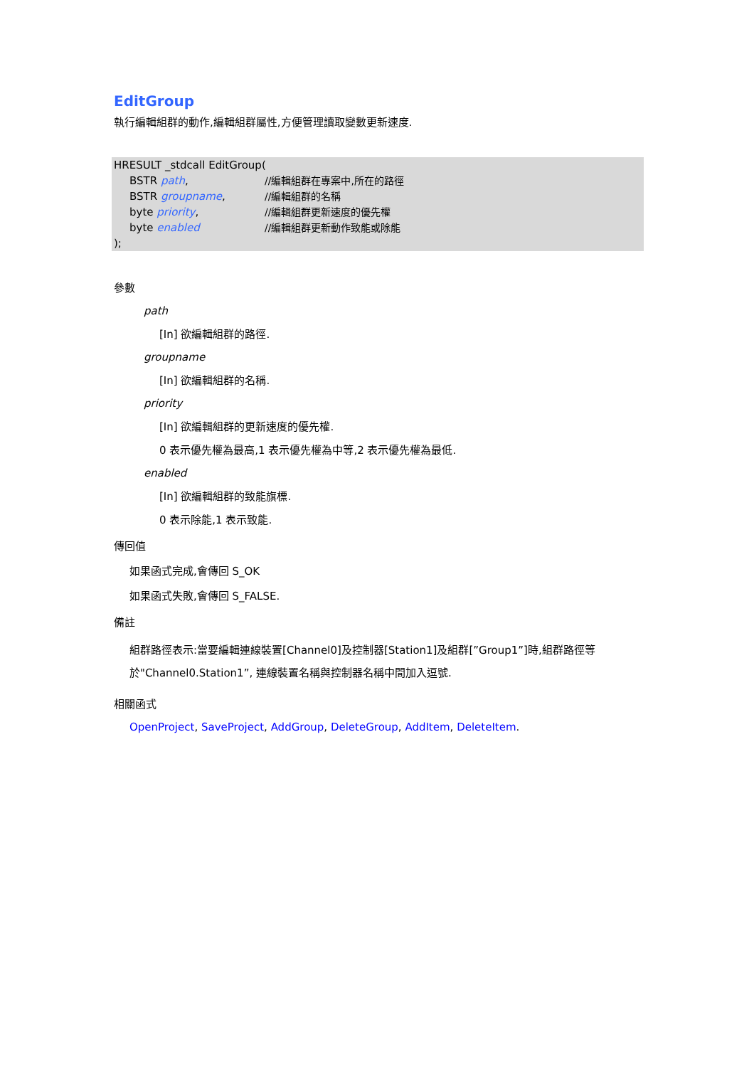EditGroup
執行編輯組群的動作,編輯組群屬性,方便管理讀取變數更新速度.
HRESULT _stdcall EditGroup(
BSTR path, //編輯組群在專案中,所在的路徑
BSTR groupname, //編輯組群的名稱
byte priority, //編輯組群更新速度的優先權
byte enabled //編輯組群更新動作致能或除能
);
參數
path
[In] 欲編輯組群的路徑.
groupname
[In] 欲編輯組群的名稱.
priority
[In] 欲編輯組群的更新速度的優先權.
0 表示優先權為最高,1 表示優先權為中等,2 表示優先權為最低.
enabled
[In] 欲編輯組群的致能旗標.
0 表示除能,1 表示致能.
傳回值
如果函式完成,會傳回 S_OK
如果函式失敗,會傳回 S_FALSE.
備註
組群路徑表示:當要編輯連線裝置[Channel0]及控制器[Station1]及組群[”Group1”]時,組群路徑等於"Channel0.Station1”, 連線裝置名稱與控制器名稱中間加入逗號.
相關函式
OpenProject, SaveProject, AddGroup, DeleteGroup, AddItem, DeleteItem.